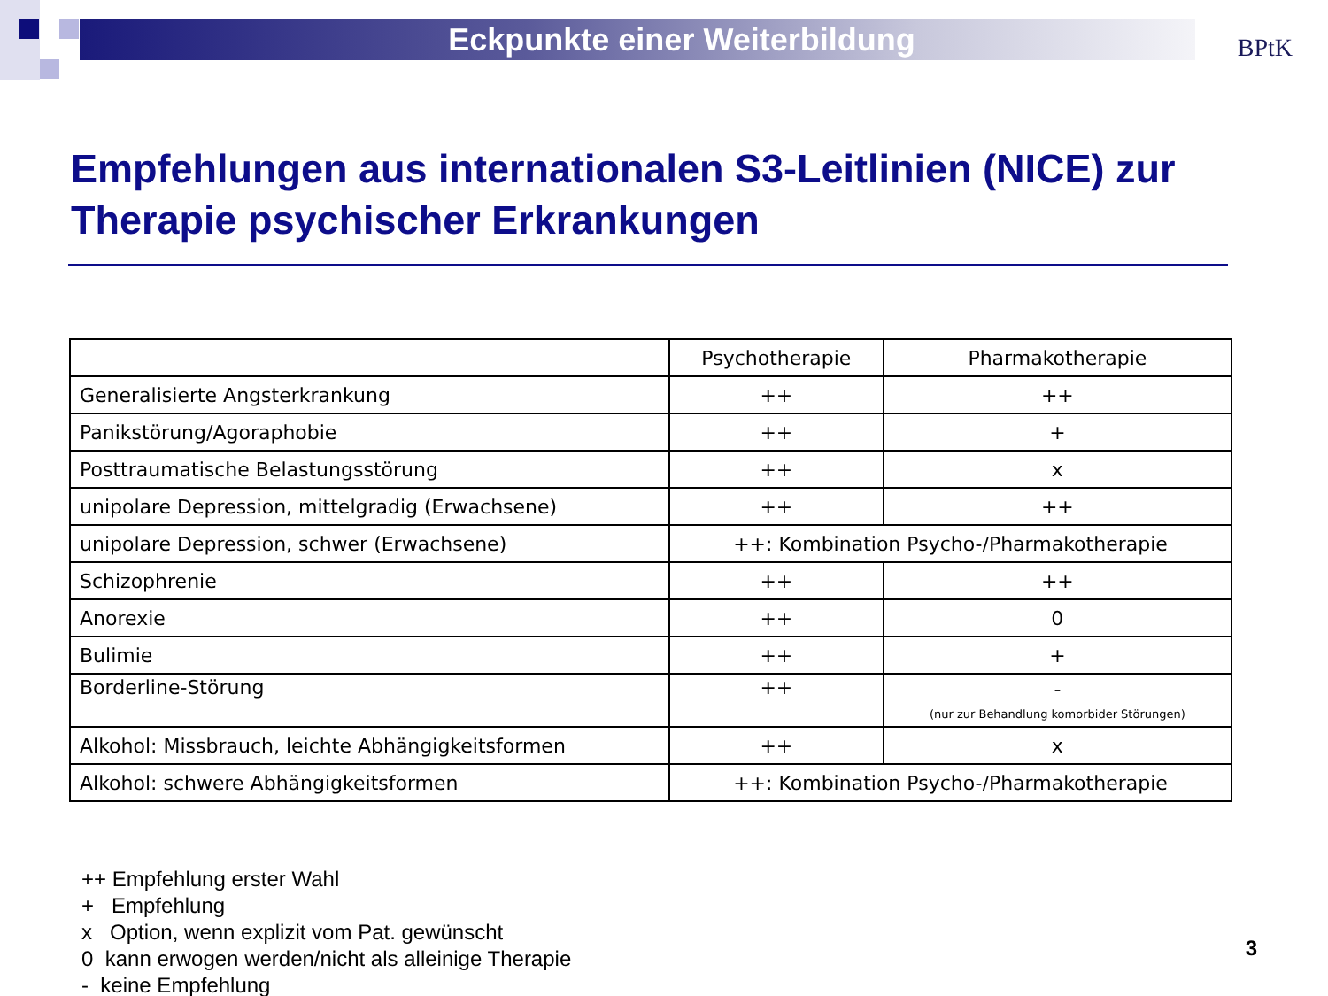Eckpunkte einer Weiterbildung
BPtK
Empfehlungen aus internationalen S3-Leitlinien (NICE) zur Therapie psychischer Erkrankungen
| | Psychotherapie | Pharmakotherapie |
| --- | --- | --- |
| Generalisierte Angsterkrankung | ++ | ++ |
| Panikstörung/Agoraphobie | ++ | + |
| Posttraumatische Belastungsstörung | ++ | x |
| unipolare Depression, mittelgradig (Erwachsene) | ++ | ++ |
| unipolare Depression, schwer (Erwachsene) | ++: Kombination Psycho-/Pharmakotherapie | |
| Schizophrenie | ++ | ++ |
| Anorexie | ++ | 0 |
| Bulimie | ++ | + |
| Borderline-Störung | ++ | - (nur zur Behandlung komorbider Störungen) |
| Alkohol: Missbrauch, leichte Abhängigkeitsformen | ++ | x |
| Alkohol: schwere Abhängigkeitsformen | ++: Kombination Psycho-/Pharmakotherapie | |
++ Empfehlung erster Wahl
+ Empfehlung
x Option, wenn explizit vom Pat. gewünscht
0 kann erwogen werden/nicht als alleinige Therapie
- keine Empfehlung
3